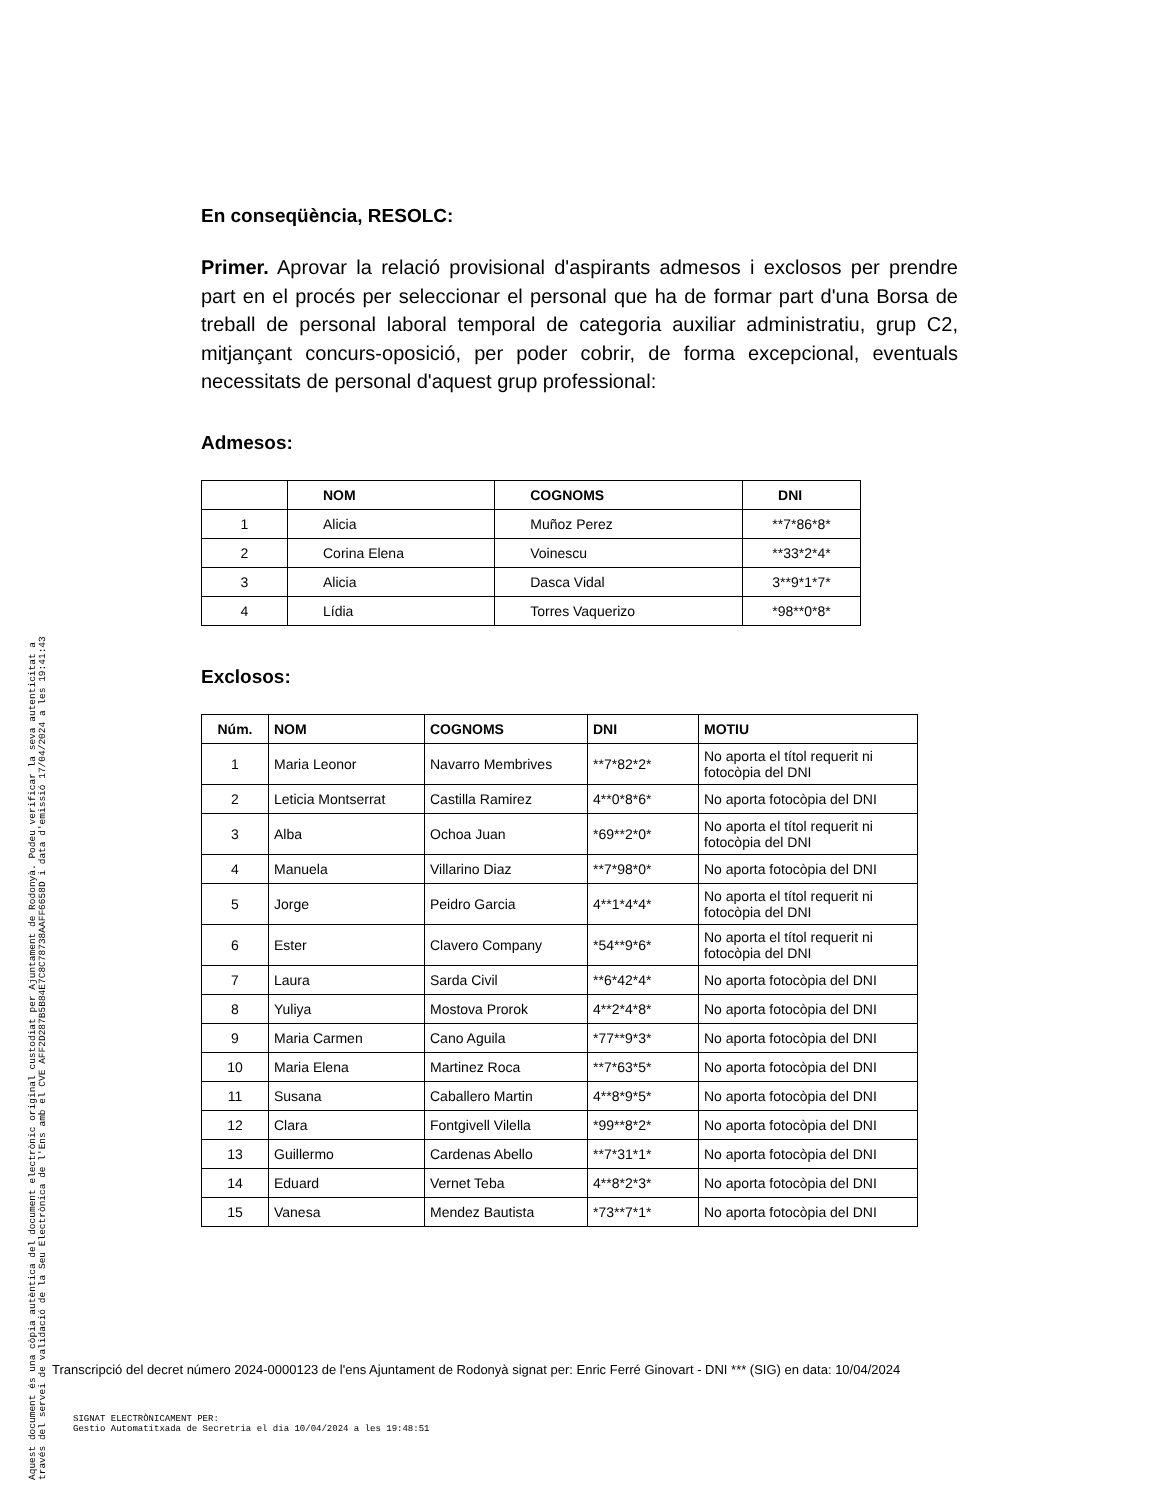En conseqüència, RESOLC:
Primer. Aprovar la relació provisional d'aspirants admesos i exclosos per prendre part en el procés per seleccionar el personal que ha de formar part d'una Borsa de treball de personal laboral temporal de categoria auxiliar administratiu, grup C2, mitjançant concurs-oposició, per poder cobrir, de forma excepcional, eventuals necessitats de personal d'aquest grup professional:
Admesos:
| | NOM | COGNOMS | DNI |
| --- | --- | --- | --- |
| 1 | Alicia | Muñoz Perez | **7*86*8* |
| 2 | Corina Elena | Voinescu | **33*2*4* |
| 3 | Alicia | Dasca Vidal | 3**9*1*7* |
| 4 | Lídia | Torres Vaquerizo | *98**0*8* |
Exclosos:
| Núm. | NOM | COGNOMS | DNI | MOTIU |
| --- | --- | --- | --- | --- |
| 1 | Maria Leonor | Navarro Membrives | **7*82*2* | No aporta el títol requerit ni fotocòpia del DNI |
| 2 | Leticia Montserrat | Castilla Ramirez | 4**0*8*6* | No aporta fotocòpia del DNI |
| 3 | Alba | Ochoa Juan | *69**2*0* | No aporta el títol requerit ni fotocòpia del DNI |
| 4 | Manuela | Villarino Diaz | **7*98*0* | No aporta fotocòpia del DNI |
| 5 | Jorge | Peidro Garcia | 4**1*4*4* | No aporta el títol requerit ni fotocòpia del DNI |
| 6 | Ester | Clavero Company | *54**9*6* | No aporta el títol requerit ni fotocòpia del DNI |
| 7 | Laura | Sarda Civil | **6*42*4* | No aporta fotocòpia del DNI |
| 8 | Yuliya | Mostova Prorok | 4**2*4*8* | No aporta fotocòpia del DNI |
| 9 | Maria Carmen | Cano Aguila | *77**9*3* | No aporta fotocòpia del DNI |
| 10 | Maria Elena | Martinez Roca | **7*63*5* | No aporta fotocòpia del DNI |
| 11 | Susana | Caballero Martin | 4**8*9*5* | No aporta fotocòpia del DNI |
| 12 | Clara | Fontgivell Vilella | *99**8*2* | No aporta fotocòpia del DNI |
| 13 | Guillermo | Cardenas Abello | **7*31*1* | No aporta fotocòpia del DNI |
| 14 | Eduard | Vernet Teba | 4**8*2*3* | No aporta fotocòpia del DNI |
| 15 | Vanesa | Mendez Bautista | *73**7*1* | No aporta fotocòpia del DNI |
Aquest document és una còpia autèntica del document electrònic original custodiat per Ajuntament de Rodonyà. Podeu verificar la seva autenticitat a
través del servei de validació de la Seu Electrònica de l'Ens amb el CVE AFF2D287B5B84E7C8C78738AAFF6658D i data d'emissió 17/04/2024 a les 19:41:43
Transcripció del decret número 2024-0000123 de l'ens Ajuntament de Rodonyà signat per: Enric Ferré Ginovart - DNI *** (SIG) en data: 10/04/2024
SIGNAT ELECTRÒNICAMENT PER:
Gestio Automatitxada de Secretria el dia 10/04/2024 a les 19:48:51